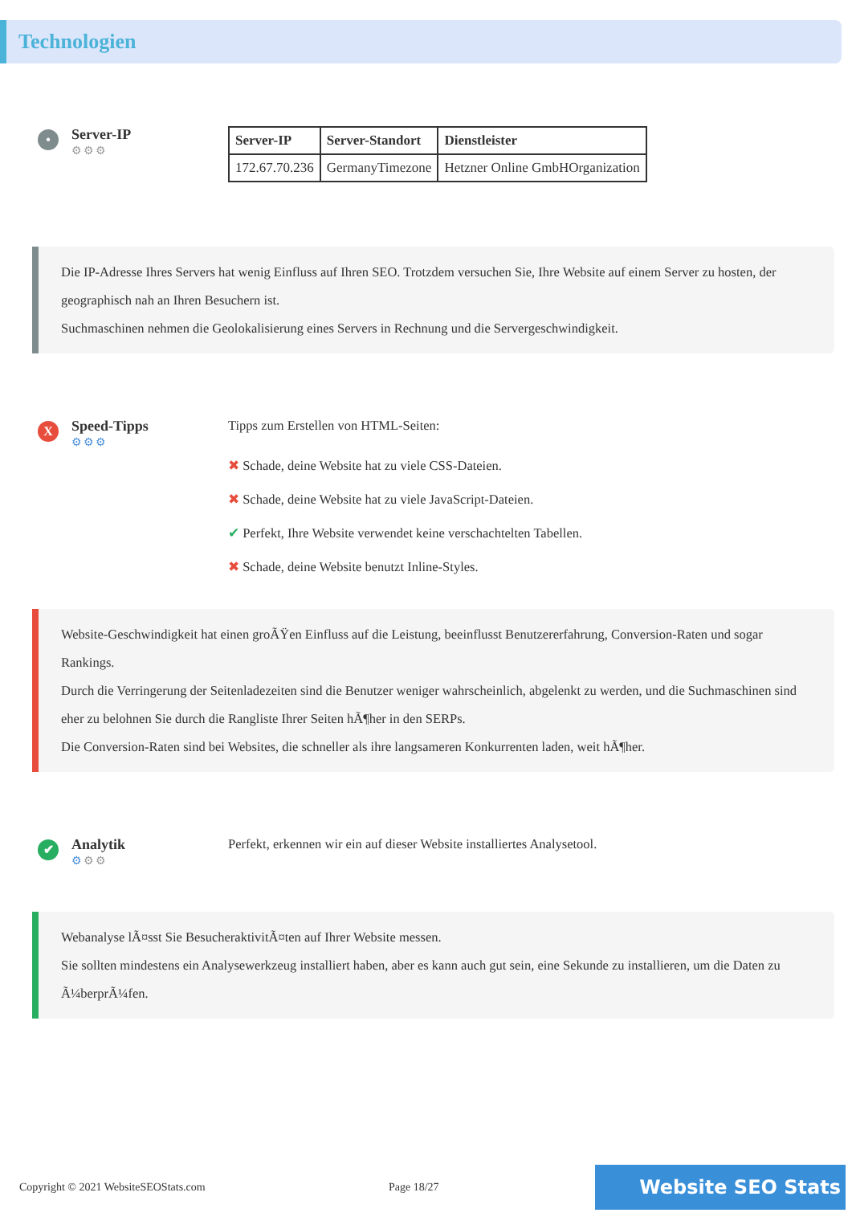Technologien
•
Server-IP
⚙⚙⚙
| Server-IP | Server-Standort | Dienstleister |
| --- | --- | --- |
| 172.67.70.236 | GermanyTimezone | Hetzner Online GmbHOrganization |
Die IP-Adresse Ihres Servers hat wenig Einfluss auf Ihren SEO. Trotzdem versuchen Sie, Ihre Website auf einem Server zu hosten, der geographisch nah an Ihren Besuchern ist.
Suchmaschinen nehmen die Geolokalisierung eines Servers in Rechnung und die Servergeschwindigkeit.
X
Speed-Tipps
⚙⚙⚙
Tipps zum Erstellen von HTML-Seiten:
✖ Schade, deine Website hat zu viele CSS-Dateien.
✖ Schade, deine Website hat zu viele JavaScript-Dateien.
✔ Perfekt, Ihre Website verwendet keine verschachtelten Tabellen.
✖ Schade, deine Website benutzt Inline-Styles.
Website-Geschwindigkeit hat einen groÃŸen Einfluss auf die Leistung, beeinflusst Benutzererfahrung, Conversion-Raten und sogar Rankings.
Durch die Verringerung der Seitenladezeiten sind die Benutzer weniger wahrscheinlich, abgelenkt zu werden, und die Suchmaschinen sind eher zu belohnen Sie durch die Rangliste Ihrer Seiten hÃ¶her in den SERPs.
Die Conversion-Raten sind bei Websites, die schneller als ihre langsameren Konkurrenten laden, weit hÃ¶her.
✔
Analytik
⚙⚙⚙
Perfekt, erkennen wir ein auf dieser Website installiertes Analysetool.
Webanalyse lÃ¤sst Sie BesucheraktivitÃ¤ten auf Ihrer Website messen.
Sie sollten mindestens ein Analysewerkzeug installiert haben, aber es kann auch gut sein, eine Sekunde zu installieren, um die Daten zu Ã¼berprÃ¼fen.
Copyright © 2021 WebsiteSEOStats.com Page 18/27 Website SEO Stats